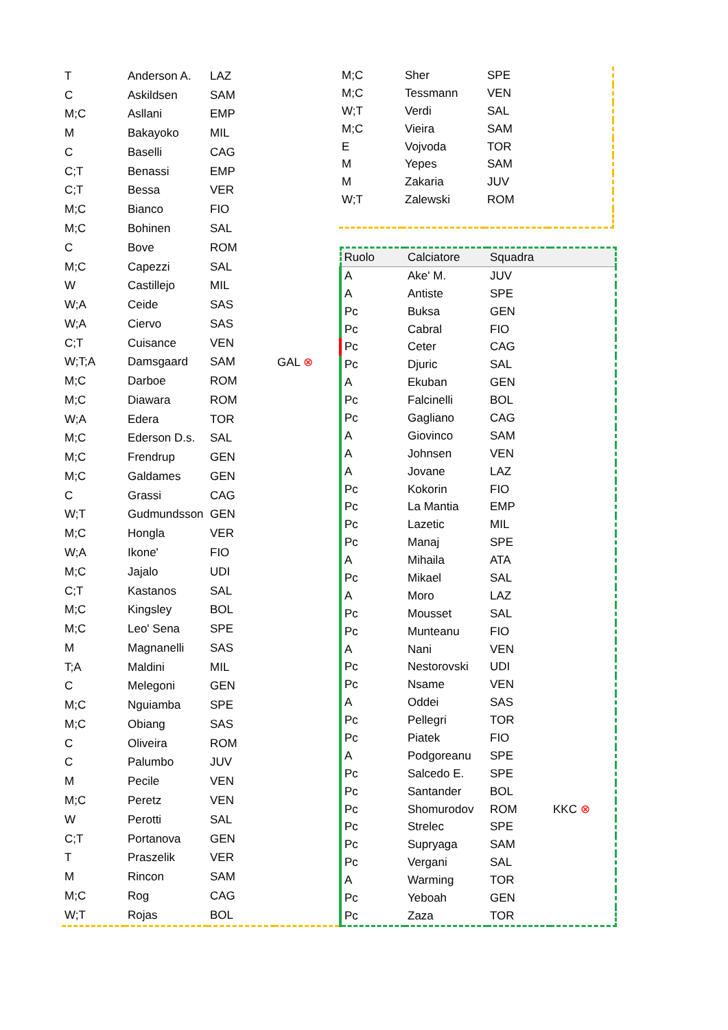| T | Anderson A. | LAZ | |
| C | Askildsen | SAM | |
| M;C | Asllani | EMP | |
| M | Bakayoko | MIL | |
| C | Baselli | CAG | |
| C;T | Benassi | EMP | |
| C;T | Bessa | VER | |
| M;C | Bianco | FIO | |
| M;C | Bohinen | SAL | |
| C | Bove | ROM | |
| M;C | Capezzi | SAL | |
| W | Castillejo | MIL | |
| W;A | Ceide | SAS | |
| W;A | Ciervo | SAS | |
| C;T | Cuisance | VEN | |
| W;T;A | Damsgaard | SAM | GAL ⊗ |
| M;C | Darboe | ROM | |
| M;C | Diawara | ROM | |
| W;A | Edera | TOR | |
| M;C | Ederson D.s. | SAL | |
| M;C | Frendrup | GEN | |
| M;C | Galdames | GEN | |
| C | Grassi | CAG | |
| W;T | Gudmundsson | GEN | |
| M;C | Hongla | VER | |
| W;A | Ikone' | FIO | |
| M;C | Jajalo | UDI | |
| C;T | Kastanos | SAL | |
| M;C | Kingsley | BOL | |
| M;C | Leo' Sena | SPE | |
| M | Magnanelli | SAS | |
| T;A | Maldini | MIL | |
| C | Melegoni | GEN | |
| M;C | Nguiamba | SPE | |
| M;C | Obiang | SAS | |
| C | Oliveira | ROM | |
| C | Palumbo | JUV | |
| M | Pecile | VEN | |
| M;C | Peretz | VEN | |
| W | Perotti | SAL | |
| C;T | Portanova | GEN | |
| T | Praszelik | VER | |
| M | Rincon | SAM | |
| M;C | Rog | CAG | |
| W;T | Rojas | BOL | |
| M;C | Sher | SPE | |
| M;C | Tessmann | VEN | |
| W;T | Verdi | SAL | |
| M;C | Vieira | SAM | |
| E | Vojvoda | TOR | |
| M | Yepes | SAM | |
| M | Zakaria | JUV | |
| W;T | Zalewski | ROM | |
| Ruolo | Calciatore | Squadra | |
| --- | --- | --- | --- |
| A | Ake' M. | JUV | |
| A | Antiste | SPE | |
| Pc | Buksa | GEN | |
| Pc | Cabral | FIO | |
| Pc | Ceter | CAG | |
| Pc | Djuric | SAL | |
| A | Ekuban | GEN | |
| Pc | Falcinelli | BOL | |
| Pc | Gagliano | CAG | |
| A | Giovinco | SAM | |
| A | Johnsen | VEN | |
| A | Jovane | LAZ | |
| Pc | Kokorin | FIO | |
| Pc | La Mantia | EMP | |
| Pc | Lazetic | MIL | |
| Pc | Manaj | SPE | |
| A | Mihaila | ATA | |
| Pc | Mikael | SAL | |
| A | Moro | LAZ | |
| Pc | Mousset | SAL | |
| Pc | Munteanu | FIO | |
| A | Nani | VEN | |
| Pc | Nestorovski | UDI | |
| Pc | Nsame | VEN | |
| A | Oddei | SAS | |
| Pc | Pellegri | TOR | |
| Pc | Piatek | FIO | |
| A | Podgoreanu | SPE | |
| Pc | Salcedo E. | SPE | |
| Pc | Santander | BOL | |
| Pc | Shomurodov | ROM | KKC ⊗ |
| Pc | Strelec | SPE | |
| Pc | Supryaga | SAM | |
| Pc | Vergani | SAL | |
| A | Warming | TOR | |
| Pc | Yeboah | GEN | |
| Pc | Zaza | TOR | |